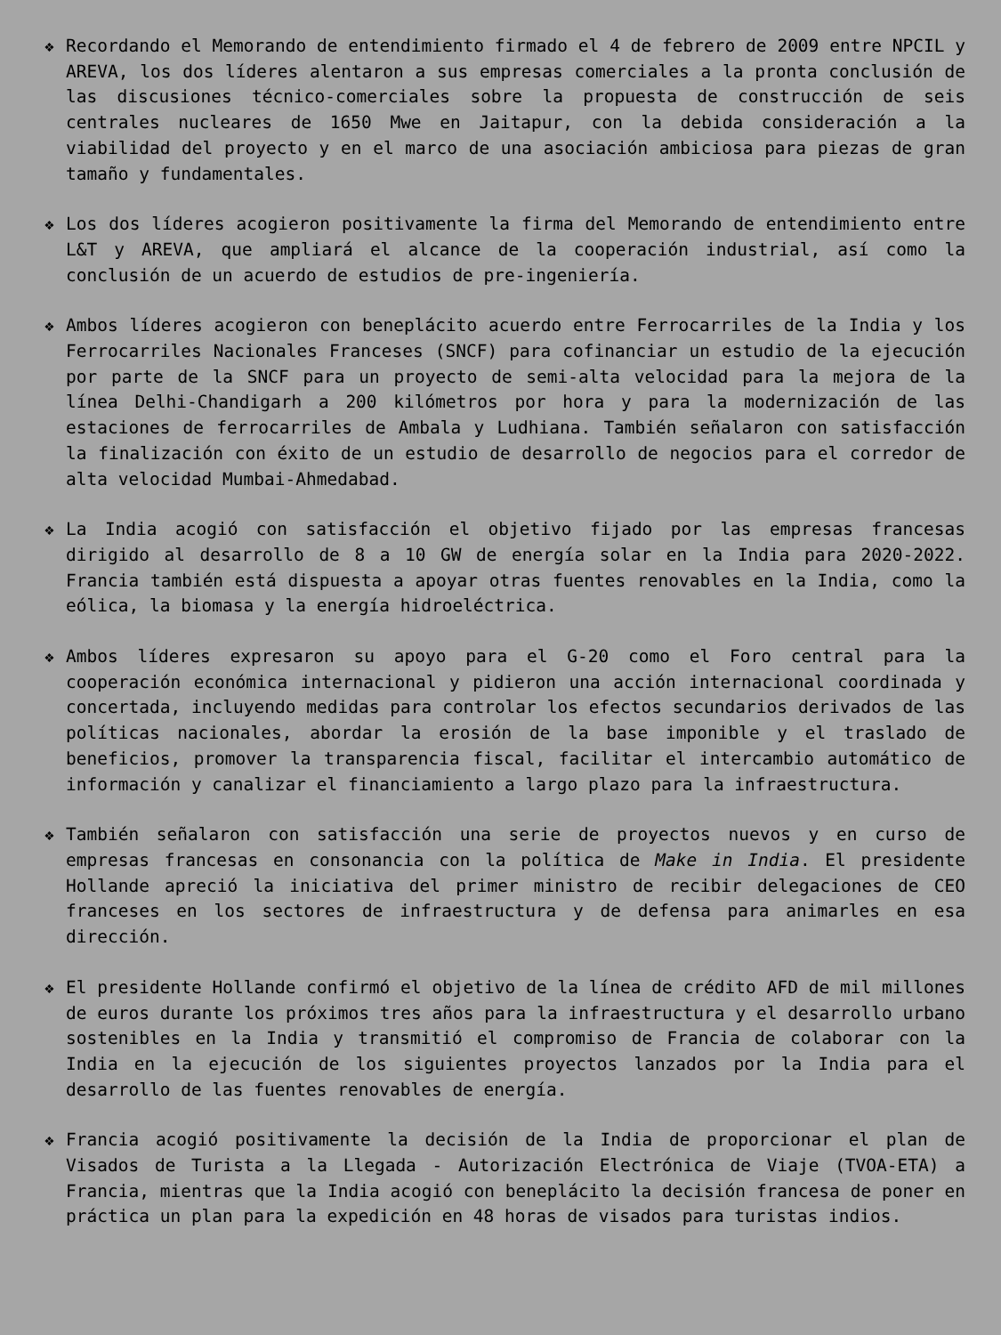❖ Recordando el Memorando de entendimiento firmado el 4 de febrero de 2009 entre NPCIL y AREVA, los dos líderes alentaron a sus empresas comerciales a la pronta conclusión de las discusiones técnico-comerciales sobre la propuesta de construcción de seis centrales nucleares de 1650 Mwe en Jaitapur, con la debida consideración a la viabilidad del proyecto y en el marco de una asociación ambiciosa para piezas de gran tamaño y fundamentales.
❖ Los dos líderes acogieron positivamente la firma del Memorando de entendimiento entre L&T y AREVA, que ampliará el alcance de la cooperación industrial, así como la conclusión de un acuerdo de estudios de pre-ingeniería.
❖ Ambos líderes acogieron con beneplácito acuerdo entre Ferrocarriles de la India y los Ferrocarriles Nacionales Franceses (SNCF) para cofinanciar un estudio de la ejecución por parte de la SNCF para un proyecto de semi-alta velocidad para la mejora de la línea Delhi-Chandigarh a 200 kilómetros por hora y para la modernización de las estaciones de ferrocarriles de Ambala y Ludhiana. También señalaron con satisfacción la finalización con éxito de un estudio de desarrollo de negocios para el corredor de alta velocidad Mumbai-Ahmedabad.
❖ La India acogió con satisfacción el objetivo fijado por las empresas francesas dirigido al desarrollo de 8 a 10 GW de energía solar en la India para 2020-2022. Francia también está dispuesta a apoyar otras fuentes renovables en la India, como la eólica, la biomasa y la energía hidroeléctrica.
❖ Ambos líderes expresaron su apoyo para el G-20 como el Foro central para la cooperación económica internacional y pidieron una acción internacional coordinada y concertada, incluyendo medidas para controlar los efectos secundarios derivados de las políticas nacionales, abordar la erosión de la base imponible y el traslado de beneficios, promover la transparencia fiscal, facilitar el intercambio automático de información y canalizar el financiamiento a largo plazo para la infraestructura.
❖ También señalaron con satisfacción una serie de proyectos nuevos y en curso de empresas francesas en consonancia con la política de Make in India. El presidente Hollande apreció la iniciativa del primer ministro de recibir delegaciones de CEO franceses en los sectores de infraestructura y de defensa para animarles en esa dirección.
❖ El presidente Hollande confirmó el objetivo de la línea de crédito AFD de mil millones de euros durante los próximos tres años para la infraestructura y el desarrollo urbano sostenibles en la India y transmitió el compromiso de Francia de colaborar con la India en la ejecución de los siguientes proyectos lanzados por la India para el desarrollo de las fuentes renovables de energía.
❖ Francia acogió positivamente la decisión de la India de proporcionar el plan de Visados de Turista a la Llegada - Autorización Electrónica de Viaje (TVOA-ETA) a Francia, mientras que la India acogió con beneplácito la decisión francesa de poner en práctica un plan para la expedición en 48 horas de visados para turistas indios.